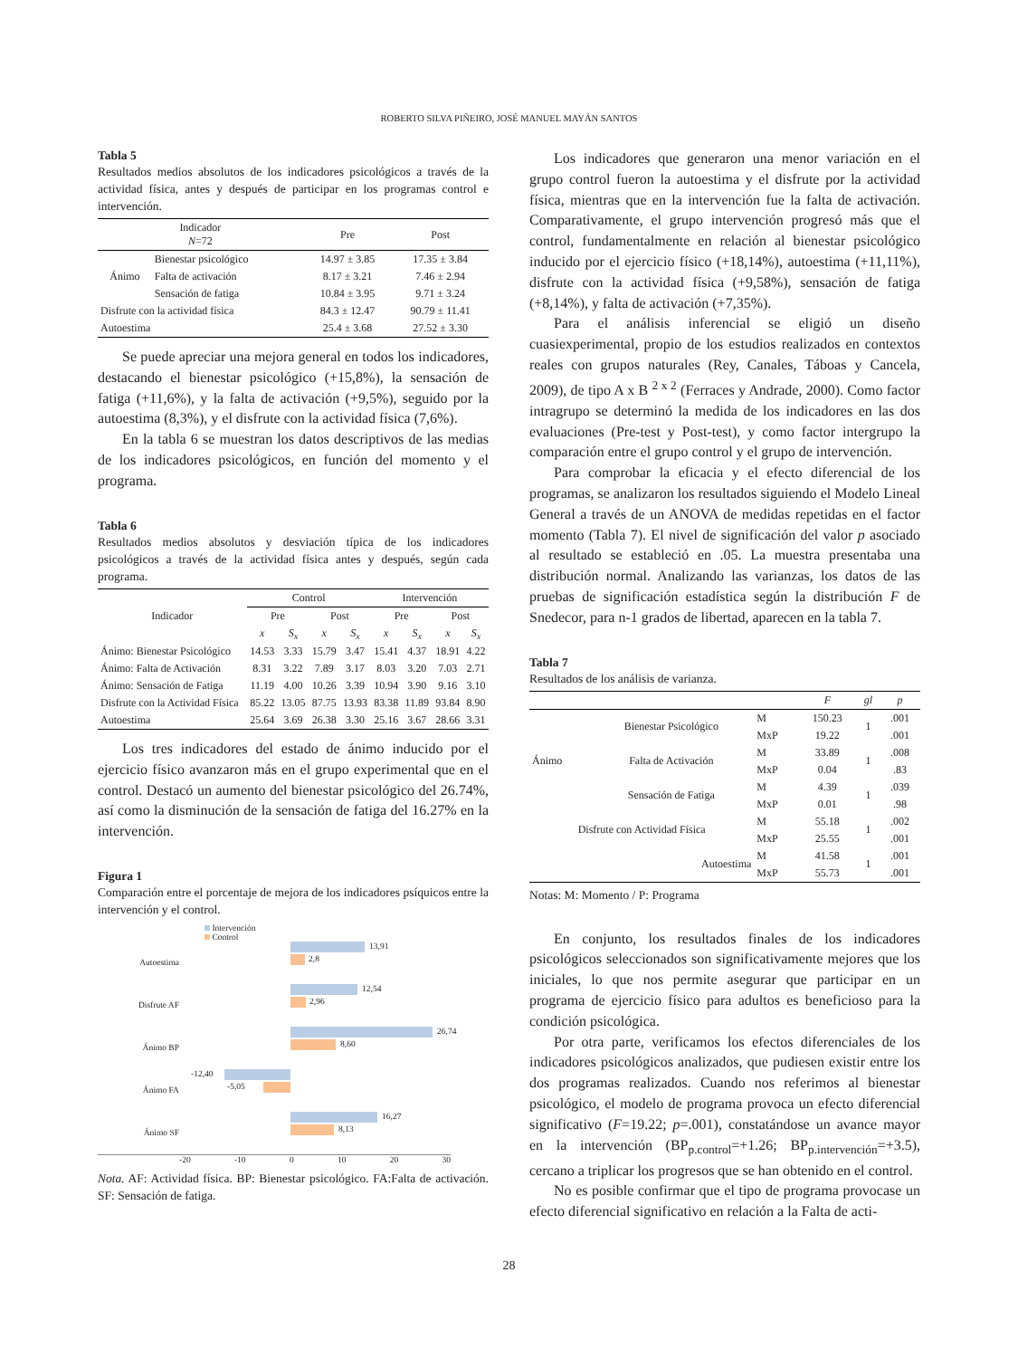ROBERTO SILVA PIÑEIRO, JOSÉ MANUEL MAYÁN SANTOS
Tabla 5
Resultados medios absolutos de los indicadores psicológicos a través de la actividad física, antes y después de participar en los programas control e intervención.
| Indicador N =72 | | Pre | Post |
| --- | --- | --- | --- |
| Ánimo | Bienestar psicológico | 14.97 ± 3.85 | 17.35 ± 3.84 |
| | Falta de activación | 8.17 ± 3.21 | 7.46 ± 2.94 |
| | Sensación de fatiga | 10.84 ± 3.95 | 9.71 ± 3.24 |
| Disfrute con la actividad física | | 84.3 ± 12.47 | 90.79 ± 11.41 |
| Autoestima | | 25.4 ± 3.68 | 27.52 ± 3.30 |
Se puede apreciar una mejora general en todos los indicadores, destacando el bienestar psicológico (+15,8%), la sensación de fatiga (+11,6%), y la falta de activación (+9,5%), seguido por la autoestima (8,3%), y el disfrute con la actividad física (7,6%).
En la tabla 6 se muestran los datos descriptivos de las medias de los indicadores psicológicos, en función del momento y el programa.
Tabla 6
Resultados medios absolutos y desviación típica de los indicadores psicológicos a través de la actividad física antes y después, según cada programa.
| Indicador | Control | | | | Intervención | | | |
| --- | --- | --- | --- | --- | --- | --- | --- | --- |
| | Pre | | Post | | Pre | | Post | |
| | x | S<sub>x</sub> | x | S<sub>x</sub> | x | S<sub>x</sub> | x | S<sub>x</sub> |
| Ánimo: Bienestar Psicológico | 14.53 | 3.33 | 15.79 | 3.47 | 15.41 | 4.37 | 18.91 | 4.22 |
| Ánimo: Falta de Activación | 8.31 | 3.22 | 7.89 | 3.17 | 8.03 | 3.20 | 7.03 | 2.71 |
| Ánimo: Sensación de Fatiga | 11.19 | 4.00 | 10.26 | 3.39 | 10.94 | 3.90 | 9.16 | 3.10 |
| Disfrute con la Actividad Física | 85.22 | 13.05 | 87.75 | 13.93 | 83.38 | 11.89 | 93.84 | 8.90 |
| Autoestima | 25.64 | 3.69 | 26.38 | 3.30 | 25.16 | 3.67 | 28.66 | 3.31 |
Los tres indicadores del estado de ánimo inducido por el ejercicio físico avanzaron más en el grupo experimental que en el control. Destacó un aumento del bienestar psicológico del 26.74%, así como la disminución de la sensación de fatiga del 16.27% en la intervención.
Figura 1
Comparación entre el porcentaje de mejora de los indicadores psíquicos entre la intervención y el control.
Intervención
Control
Autoestima
13,91
2,8
Disfrute AF
12,54
2,96
Ánimo BP
26,74
8,60
Ánimo FA
-12,40
-5,05
Ánimo SF
16,27
8,13
-20 -10 0 10 20 30
Nota. AF: Actividad física. BP: Bienestar psicológico. FA:Falta de activación. SF: Sensación de fatiga.
Los indicadores que generaron una menor variación en el grupo control fueron la autoestima y el disfrute por la actividad física, mientras que en la intervención fue la falta de activación. Comparativamente, el grupo intervención progresó más que el control, fundamentalmente en relación al bienestar psicológico inducido por el ejercicio físico (+18,14%), autoestima (+11,11%), disfrute con la actividad física (+9,58%), sensación de fatiga (+8,14%), y falta de activación (+7,35%).
Para el análisis inferencial se eligió un diseño cuasiexperimental, propio de los estudios realizados en contextos reales con grupos naturales (Rey, Canales, Táboas y Cancela, 2009), de tipo A x B <sup>2 x 2</sup> (Ferraces y Andrade, 2000). Como factor intragrupo se determinó la medida de los indicadores en las dos evaluaciones (Pre-test y Post-test), y como factor intergrupo la comparación entre el grupo control y el grupo de intervención.
Para comprobar la eficacia y el efecto diferencial de los programas, se analizaron los resultados siguiendo el Modelo Lineal General a través de un ANOVA de medidas repetidas en el factor momento (Tabla 7). El nivel de significación del valor p asociado al resultado se estableció en .05. La muestra presentaba una distribución normal. Analizando las varianzas, los datos de las pruebas de significación estadística según la distribución F de Snedecor, para n-1 grados de libertad, aparecen en la tabla 7.
Tabla 7
Resultados de los análisis de varianza.
| | | | F | gl | p |
| --- | --- | --- | --- | --- | --- |
| Ánimo | Bienestar Psicológico | M | 150.23 | 1 | .001 |
| | | MxP | 19.22 | | .001 |
| | Falta de Activación | M | 33.89 | 1 | .008 |
| | | MxP | 0.04 | | .83 |
| | Sensación de Fatiga | M | 4.39 | 1 | .039 |
| | | MxP | 0.01 | | .98 |
| Disfrute con Actividad Física | | M | 55.18 | 1 | .002 |
| | | MxP | 25.55 | | .001 |
| Autoestima | | M | 41.58 | 1 | .001 |
| | | MxP | 55.73 | | .001 |
Notas: M: Momento / P: Programa
En conjunto, los resultados finales de los indicadores psicológicos seleccionados son significativamente mejores que los iniciales, lo que nos permite asegurar que participar en un programa de ejercicio físico para adultos es beneficioso para la condición psicológica.
Por otra parte, verificamos los efectos diferenciales de los indicadores psicológicos analizados, que pudiesen existir entre los dos programas realizados. Cuando nos referimos al bienestar psicológico, el modelo de programa provoca un efecto diferencial significativo (F=19.22; p=.001), constatándose un avance mayor en la intervención (BP<sub>p.control</sub>=+1.26; BP<sub>p.intervención</sub>=+3.5), cercano a triplicar los progresos que se han obtenido en el control.
No es posible confirmar que el tipo de programa provocase un efecto diferencial significativo en relación a la Falta de acti-
28